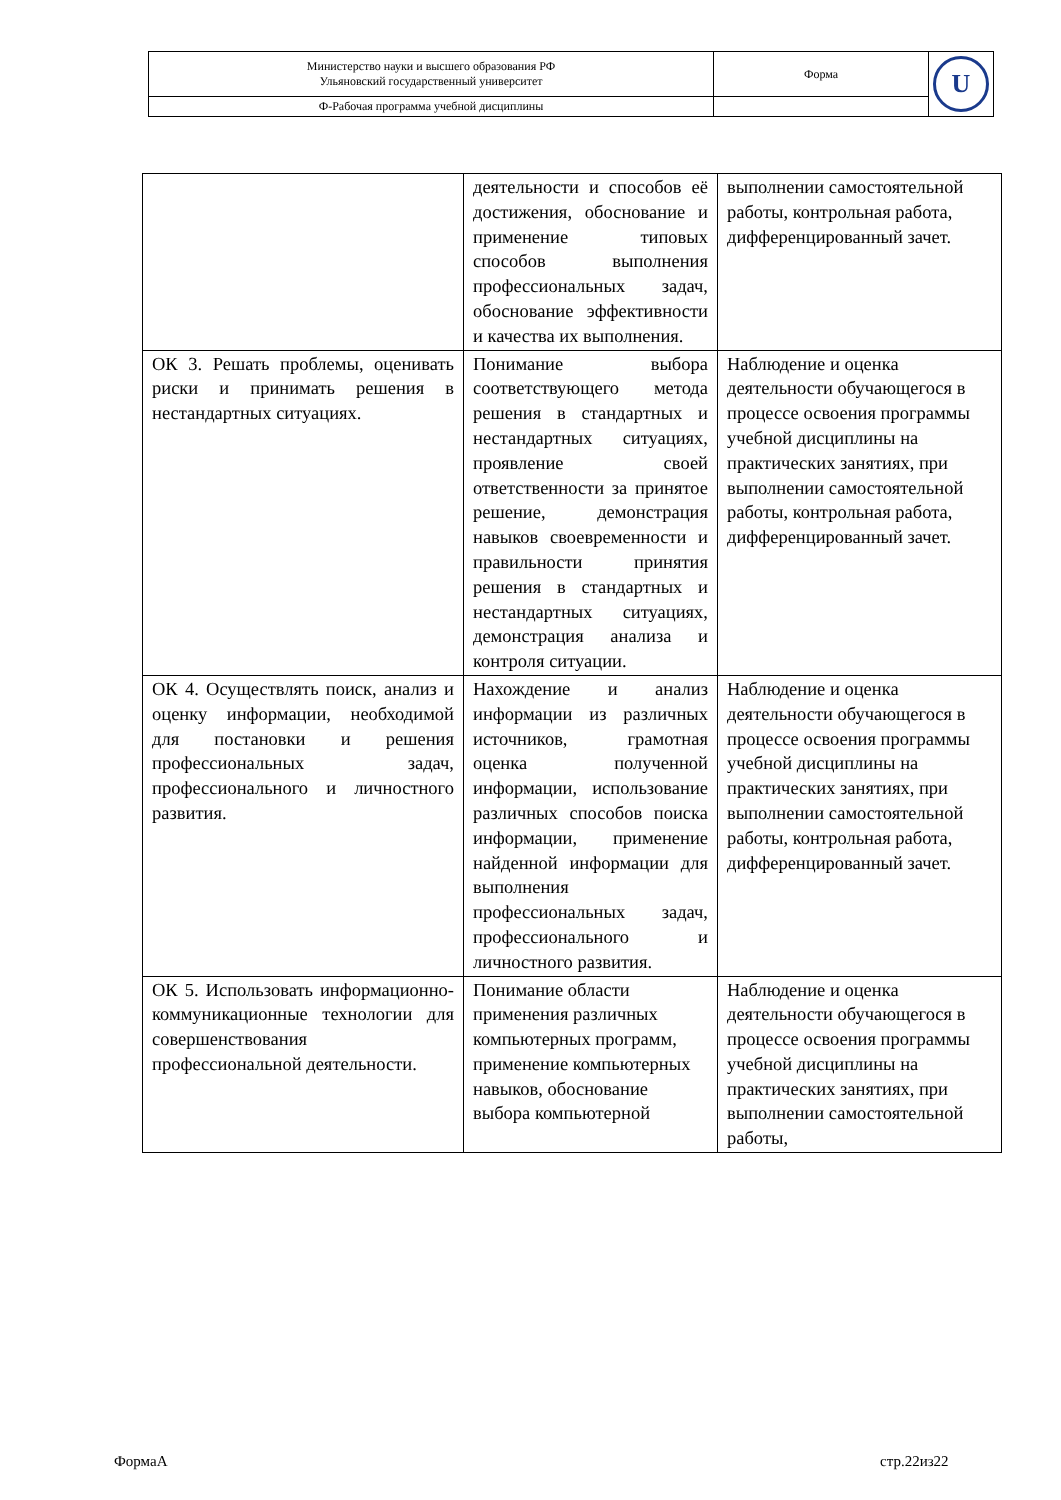| Министерство науки и высшего образования РФ Ульяновский государственный университет | Форма | U |
| Ф-Рабочая программа учебной дисциплины | | |
| | деятельности и способов её достижения, обоснование и применение типовых способов выполнения профессиональных задач, обоснование эффективности и качества их выполнения. | выполнении самостоятельной работы, контрольная работа, дифференцированный зачет. |
| ОК 3. Решать проблемы, оценивать риски и принимать решения в нестандартных ситуациях. | Понимание выбора соответствующего метода решения в стандартных и нестандартных ситуациях, проявление своей ответственности за принятое решение, демонстрация навыков своевременности и правильности принятия решения в стандартных и нестандартных ситуациях, демонстрация анализа и контроля ситуации. | Наблюдение и оценка деятельности обучающегося в процессе освоения программы учебной дисциплины на практических занятиях, при выполнении самостоятельной работы, контрольная работа, дифференцированный зачет. |
| ОК 4. Осуществлять поиск, анализ и оценку информации, необходимой для постановки и решения профессиональных задач, профессионального и личностного развития. | Нахождение и анализ информации из различных источников, грамотная оценка полученной информации, использование различных способов поиска информации, применение найденной информации для выполнения профессиональных задач, профессионального и личностного развития. | Наблюдение и оценка деятельности обучающегося в процессе освоения программы учебной дисциплины на практических занятиях, при выполнении самостоятельной работы, контрольная работа, дифференцированный зачет. |
| ОК 5. Использовать информационно-коммуникационные технологии для совершенствования профессиональной деятельности. | Понимание области применения различных компьютерных программ, применение компьютерных навыков, обоснование выбора компьютерной | Наблюдение и оценка деятельности обучающегося в процессе освоения программы учебной дисциплины на практических занятиях, при выполнении самостоятельной работы, |
ФормаА стр.22из22